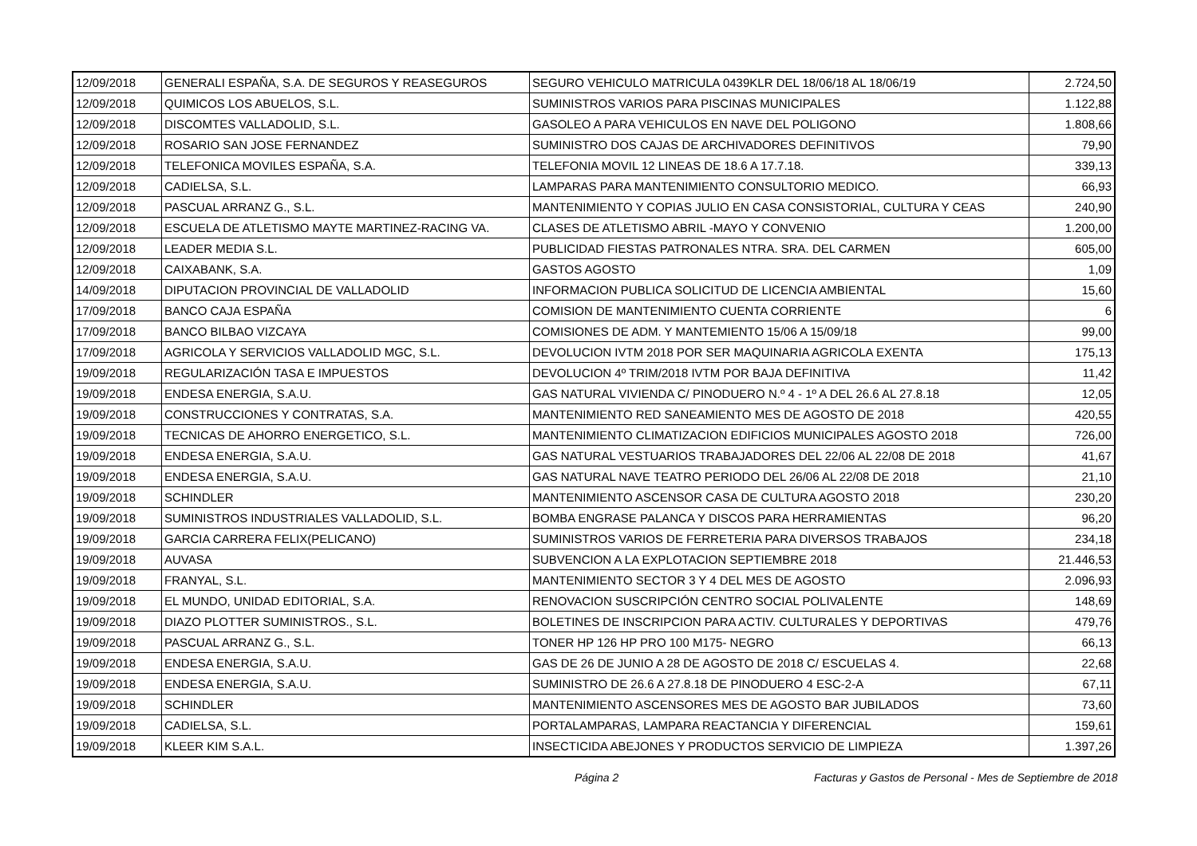| 12/09/2018 | GENERALI ESPAÑA, S.A. DE SEGUROS Y REASEGUROS | SEGURO VEHICULO MATRICULA 0439KLR DEL 18/06/18 AL 18/06/19 | 2.724,50 |
| 12/09/2018 | QUIMICOS LOS ABUELOS, S.L. | SUMINISTROS VARIOS PARA PISCINAS MUNICIPALES | 1.122,88 |
| 12/09/2018 | DISCOMTES VALLADOLID, S.L. | GASOLEO A PARA VEHICULOS EN NAVE DEL POLIGONO | 1.808,66 |
| 12/09/2018 | ROSARIO SAN JOSE FERNANDEZ | SUMINISTRO DOS CAJAS DE ARCHIVADORES DEFINITIVOS | 79,90 |
| 12/09/2018 | TELEFONICA MOVILES ESPAÑA, S.A. | TELEFONIA MOVIL 12 LINEAS DE 18.6 A 17.7.18. | 339,13 |
| 12/09/2018 | CADIELSA, S.L. | LAMPARAS PARA MANTENIMIENTO CONSULTORIO MEDICO. | 66,93 |
| 12/09/2018 | PASCUAL ARRANZ G., S.L. | MANTENIMIENTO Y COPIAS JULIO EN CASA CONSISTORIAL, CULTURA Y CEAS | 240,90 |
| 12/09/2018 | ESCUELA DE ATLETISMO MAYTE MARTINEZ-RACING VA. | CLASES DE ATLETISMO ABRIL -MAYO Y CONVENIO | 1.200,00 |
| 12/09/2018 | LEADER MEDIA S.L. | PUBLICIDAD FIESTAS PATRONALES NTRA. SRA. DEL CARMEN | 605,00 |
| 12/09/2018 | CAIXABANK, S.A. | GASTOS AGOSTO | 1,09 |
| 14/09/2018 | DIPUTACION PROVINCIAL DE VALLADOLID | INFORMACION PUBLICA SOLICITUD DE LICENCIA AMBIENTAL | 15,60 |
| 17/09/2018 | BANCO CAJA ESPAÑA | COMISION DE MANTENIMIENTO CUENTA CORRIENTE | 6 |
| 17/09/2018 | BANCO BILBAO VIZCAYA | COMISIONES DE ADM. Y MANTEMIENTO 15/06 A 15/09/18 | 99,00 |
| 17/09/2018 | AGRICOLA Y SERVICIOS VALLADOLID MGC, S.L. | DEVOLUCION IVTM 2018 POR SER MAQUINARIA AGRICOLA EXENTA | 175,13 |
| 19/09/2018 | REGULARIZACIÓN TASA E IMPUESTOS | DEVOLUCION 4º TRIM/2018 IVTM POR BAJA DEFINITIVA | 11,42 |
| 19/09/2018 | ENDESA ENERGIA, S.A.U. | GAS NATURAL VIVIENDA C/ PINODUERO N.º 4 - 1º A DEL 26.6 AL 27.8.18 | 12,05 |
| 19/09/2018 | CONSTRUCCIONES Y CONTRATAS, S.A. | MANTENIMIENTO RED SANEAMIENTO MES DE AGOSTO DE 2018 | 420,55 |
| 19/09/2018 | TECNICAS DE AHORRO ENERGETICO, S.L. | MANTENIMIENTO CLIMATIZACION EDIFICIOS MUNICIPALES AGOSTO 2018 | 726,00 |
| 19/09/2018 | ENDESA ENERGIA, S.A.U. | GAS NATURAL VESTUARIOS TRABAJADORES DEL 22/06 AL 22/08 DE 2018 | 41,67 |
| 19/09/2018 | ENDESA ENERGIA, S.A.U. | GAS NATURAL NAVE TEATRO PERIODO DEL 26/06 AL 22/08 DE 2018 | 21,10 |
| 19/09/2018 | SCHINDLER | MANTENIMIENTO ASCENSOR CASA DE CULTURA AGOSTO 2018 | 230,20 |
| 19/09/2018 | SUMINISTROS INDUSTRIALES VALLADOLID, S.L. | BOMBA ENGRASE PALANCA Y DISCOS PARA HERRAMIENTAS | 96,20 |
| 19/09/2018 | GARCIA CARRERA FELIX(PELICANO) | SUMINISTROS VARIOS DE FERRETERIA PARA DIVERSOS TRABAJOS | 234,18 |
| 19/09/2018 | AUVASA | SUBVENCION A LA EXPLOTACION SEPTIEMBRE 2018 | 21.446,53 |
| 19/09/2018 | FRANYAL, S.L. | MANTENIMIENTO SECTOR 3 Y 4 DEL MES DE AGOSTO | 2.096,93 |
| 19/09/2018 | EL MUNDO, UNIDAD EDITORIAL, S.A. | RENOVACION SUSCRIPCIÓN CENTRO SOCIAL POLIVALENTE | 148,69 |
| 19/09/2018 | DIAZO PLOTTER SUMINISTROS., S.L. | BOLETINES DE INSCRIPCION PARA ACTIV. CULTURALES Y DEPORTIVAS | 479,76 |
| 19/09/2018 | PASCUAL ARRANZ G., S.L. | TONER HP 126 HP PRO 100 M175- NEGRO | 66,13 |
| 19/09/2018 | ENDESA ENERGIA, S.A.U. | GAS DE 26 DE JUNIO A 28 DE AGOSTO DE 2018 C/ ESCUELAS 4. | 22,68 |
| 19/09/2018 | ENDESA ENERGIA, S.A.U. | SUMINISTRO DE 26.6 A 27.8.18 DE PINODUERO 4 ESC-2-A | 67,11 |
| 19/09/2018 | SCHINDLER | MANTENIMIENTO ASCENSORES MES DE AGOSTO BAR JUBILADOS | 73,60 |
| 19/09/2018 | CADIELSA, S.L. | PORTALAMPARAS, LAMPARA REACTANCIA Y DIFERENCIAL | 159,61 |
| 19/09/2018 | KLEER KIM S.A.L. | INSECTICIDA ABEJONES Y PRODUCTOS SERVICIO DE LIMPIEZA | 1.397,26 |
Página 2 Facturas y Gastos de Personal - Mes de Septiembre de 2018